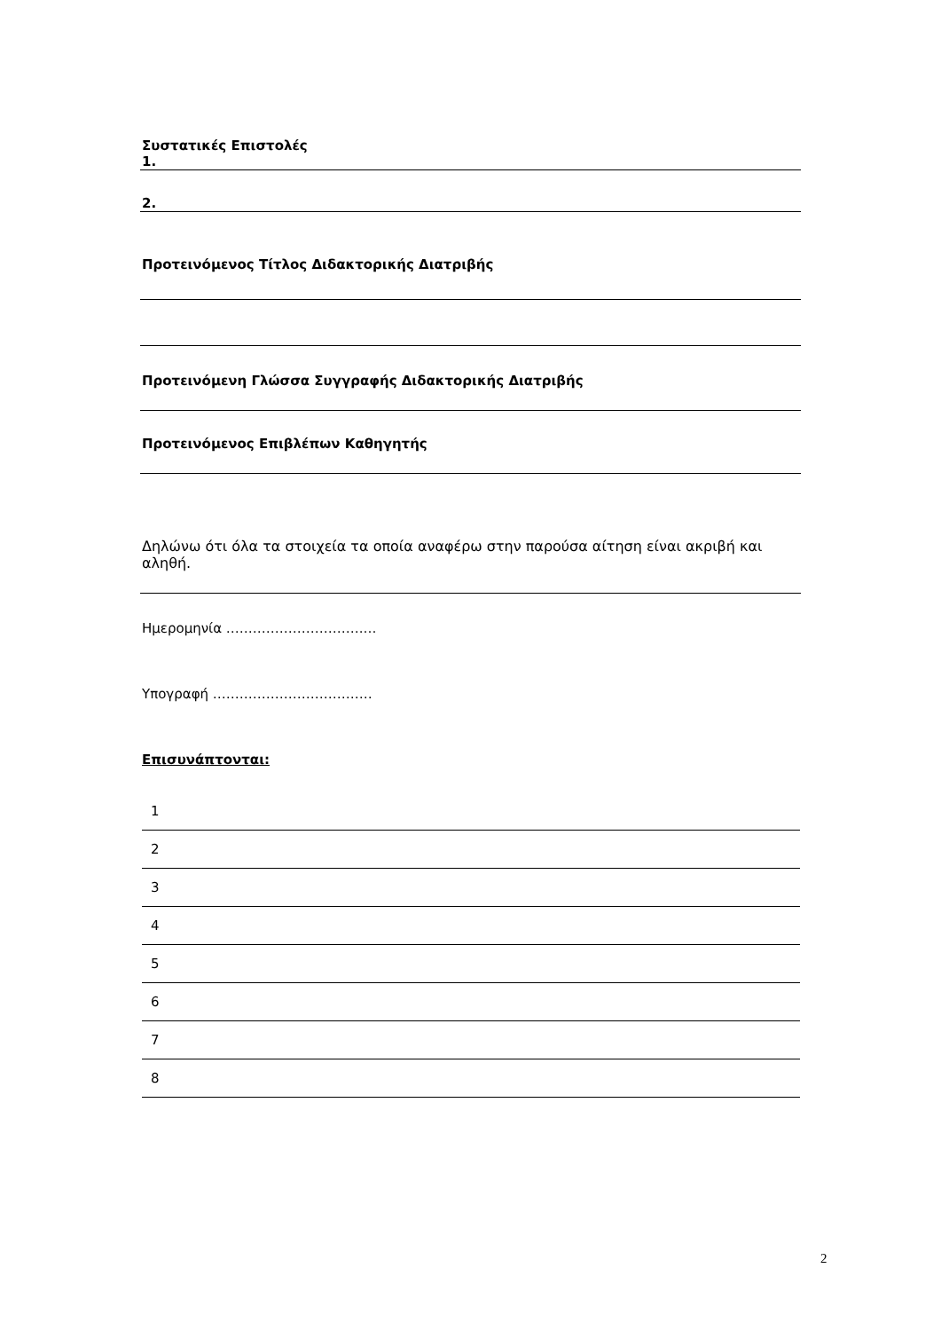Συστατικές Επιστολές
1.
2.
Προτεινόμενος Τίτλος Διδακτορικής Διατριβής
Προτεινόμενη Γλώσσα Συγγραφής Διδακτορικής Διατριβής
Προτεινόμενος Επιβλέπων Καθηγητής
Δηλώνω ότι όλα τα στοιχεία τα οποία αναφέρω στην παρούσα αίτηση είναι ακριβή και αληθή.
Ημερομηνία ………………………….…
Υπογραφή ………………………………
Επισυνάπτονται:
| 1 |
| 2 |
| 3 |
| 4 |
| 5 |
| 6 |
| 7 |
| 8 |
2